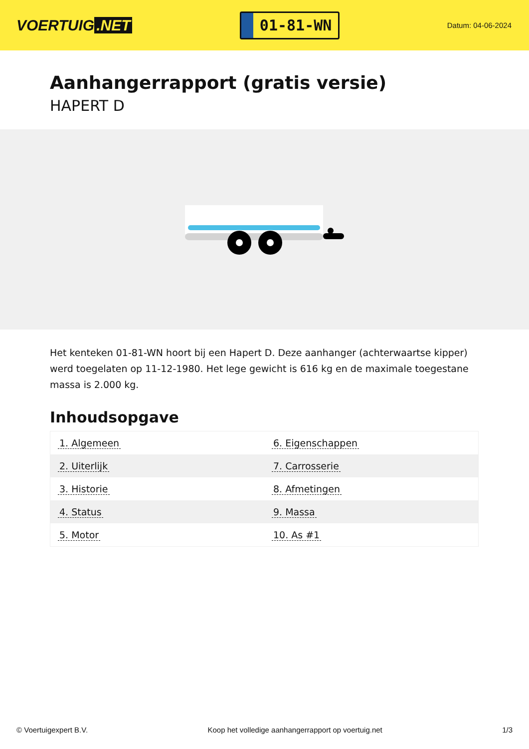VOERTUIG.NET
01-81-WN
Datum: 04-06-2024
Aanhangerrapport (gratis versie)
HAPERT D
Het kenteken 01-81-WN hoort bij een Hapert D. Deze aanhanger (achterwaartse kipper) werd toegelaten op 11-12-1980. Het lege gewicht is 616 kg en de maximale toegestane massa is 2.000 kg.
Inhoudsopgave
| 1. Algemeen | 6. Eigenschappen |
| 2. Uiterlijk | 7. Carrosserie |
| 3. Historie | 8. Afmetingen |
| 4. Status | 9. Massa |
| 5. Motor | 10. As #1 |
© Voertuigexpert B.V. Koop het volledige aanhangerrapport op voertuig.net 1/3